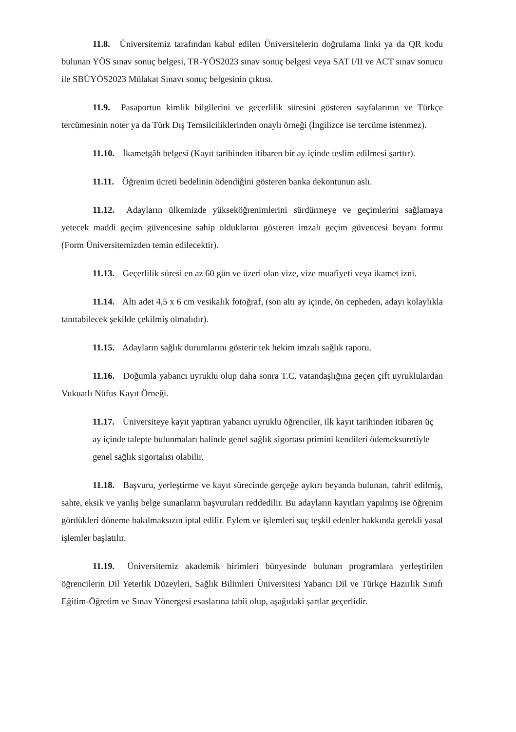11.8. Üniversitemiz tarafından kabul edilen Üniversitelerin doğrulama linki ya da QR kodu bulunan YÖS sınav sonuç belgesi, TR-YÖS2023 sınav sonuç belgesi veya SAT I/II ve ACT sınav sonucu ile SBÜYÖS2023 Mülakat Sınavı sonuç belgesinin çıktısı.
11.9. Pasaportun kimlik bilgilerini ve geçerlilik süresini gösteren sayfalarının ve Türkçe tercümesinin noter ya da Türk Dış Temsilciliklerinden onaylı örneği (İngilizce ise tercüme istenmez).
11.10. İkametgâh belgesi (Kayıt tarihinden itibaren bir ay içinde teslim edilmesi şarttır).
11.11. Öğrenim ücreti bedelinin ödendiğini gösteren banka dekontunun aslı.
11.12. Adayların ülkemizde yükseköğrenimlerini sürdürmeye ve geçimlerini sağlamaya yetecek maddi geçim güvencesine sahip olduklarını gösteren imzalı geçim güvencesi beyanı formu (Form Üniversitemizden temin edilecektir).
11.13. Geçerlilik süresi en az 60 gün ve üzeri olan vize, vize muafiyeti veya ikamet izni.
11.14. Altı adet 4,5 x 6 cm vesikalık fotoğraf, (son altı ay içinde, ön cepheden, adayı kolaylıkla tanıtabilecek şekilde çekilmiş olmalıdır).
11.15. Adayların sağlık durumlarını gösterir tek hekim imzalı sağlık raporu.
11.16. Doğumla yabancı uyruklu olup daha sonra T.C. vatandaşlığına geçen çift uyruklulardan Vukuatlı Nüfus Kayıt Örneği.
11.17. Üniversiteye kayıt yaptıran yabancı uyruklu öğrenciler, ilk kayıt tarihinden itibaren üç ay içinde talepte bulunmaları halinde genel sağlık sigortası primini kendileri ödemeksuretiyle genel sağlık sigortalısı olabilir.
11.18. Başvuru, yerleştirme ve kayıt sürecinde gerçeğe aykırı beyanda bulunan, tahrif edilmiş, sahte, eksik ve yanlış belge sunanların başvuruları reddedilir. Bu adayların kayıtları yapılmış ise öğrenim gördükleri döneme bakılmaksızın iptal edilir. Eylem ve işlemleri suç teşkil edenler hakkında gerekli yasal işlemler başlatılır.
11.19. Üniversitemiz akademik birimleri bünyesinde bulunan programlara yerleştirilen öğrencilerin Dil Yeterlik Düzeyleri, Sağlık Bilimleri Üniversitesi Yabancı Dil ve Türkçe Hazırlık Sınıfı Eğitim-Öğretim ve Sınav Yönergesi esaslarına tabii olup, aşağıdaki şartlar geçerlidir.